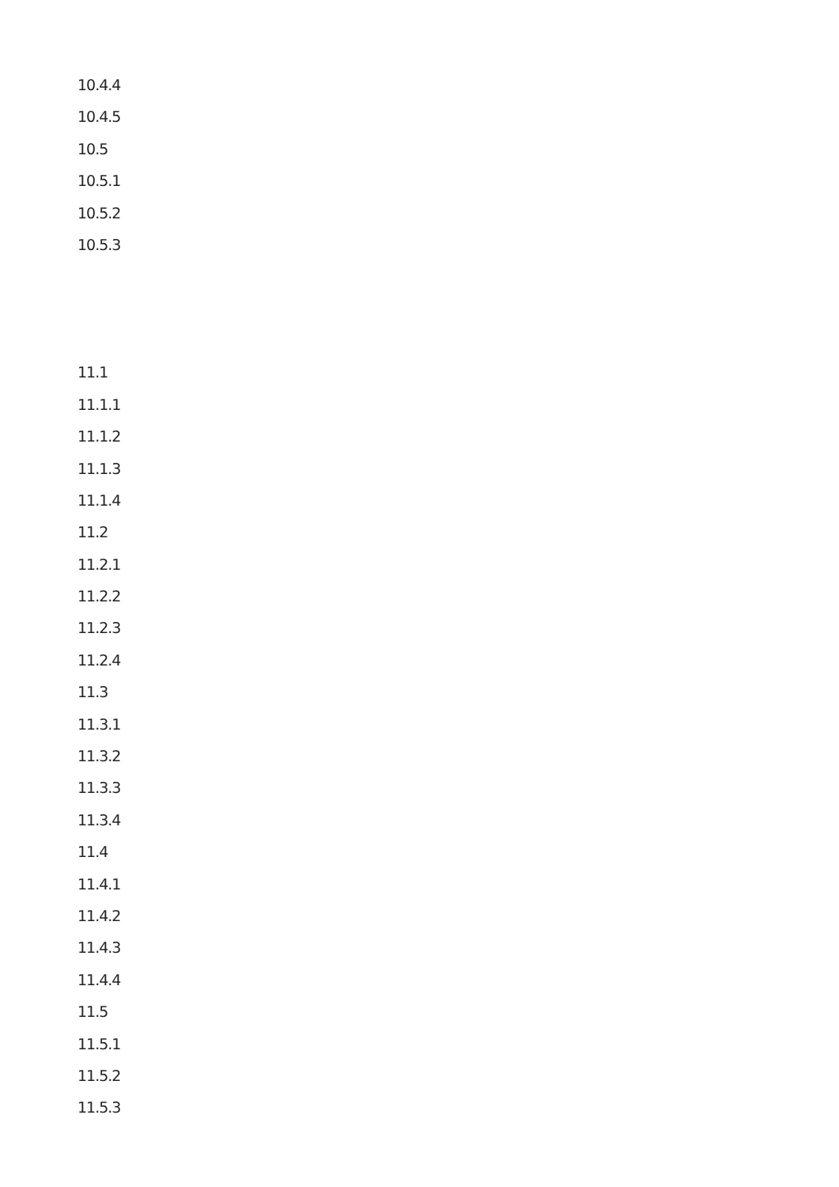10.4.4
10.4.5
10.5
10.5.1
10.5.2
10.5.3
11.1
11.1.1
11.1.2
11.1.3
11.1.4
11.2
11.2.1
11.2.2
11.2.3
11.2.4
11.3
11.3.1
11.3.2
11.3.3
11.3.4
11.4
11.4.1
11.4.2
11.4.3
11.4.4
11.5
11.5.1
11.5.2
11.5.3